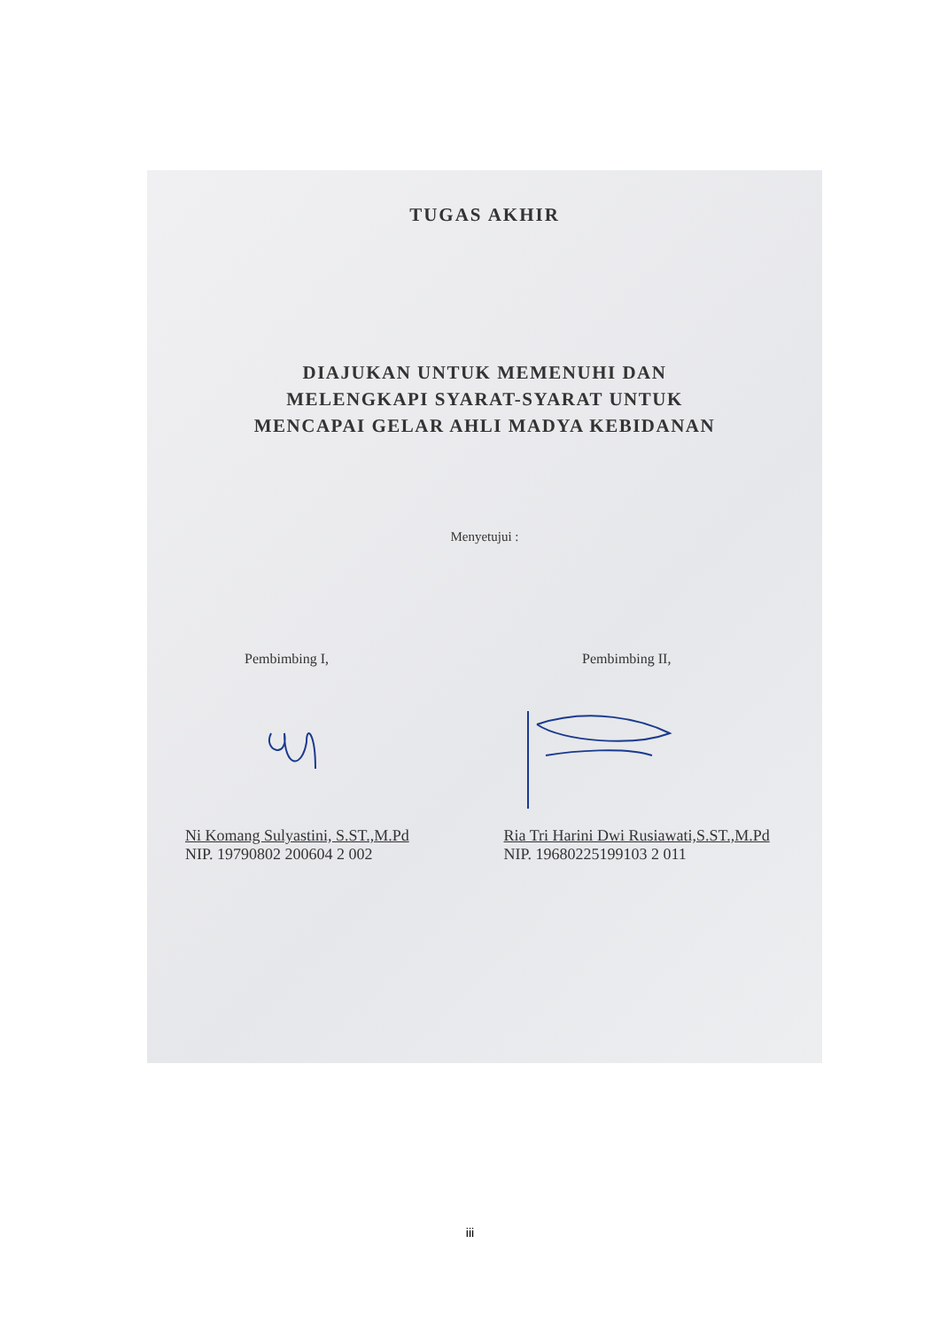TUGAS AKHIR
DIAJUKAN UNTUK MEMENUHI DAN
MELENGKAPI SYARAT-SYARAT UNTUK
MENCAPAI GELAR AHLI MADYA KEBIDANAN
Menyetujui :
Pembimbing I, Pembimbing II,
Ni Komang Sulyastini, S.ST.,M.Pd
NIP. 19790802 200604 2 002
Ria Tri Harini Dwi Rusiawati,S.ST.,M.Pd
NIP. 19680225199103 2 011
iii